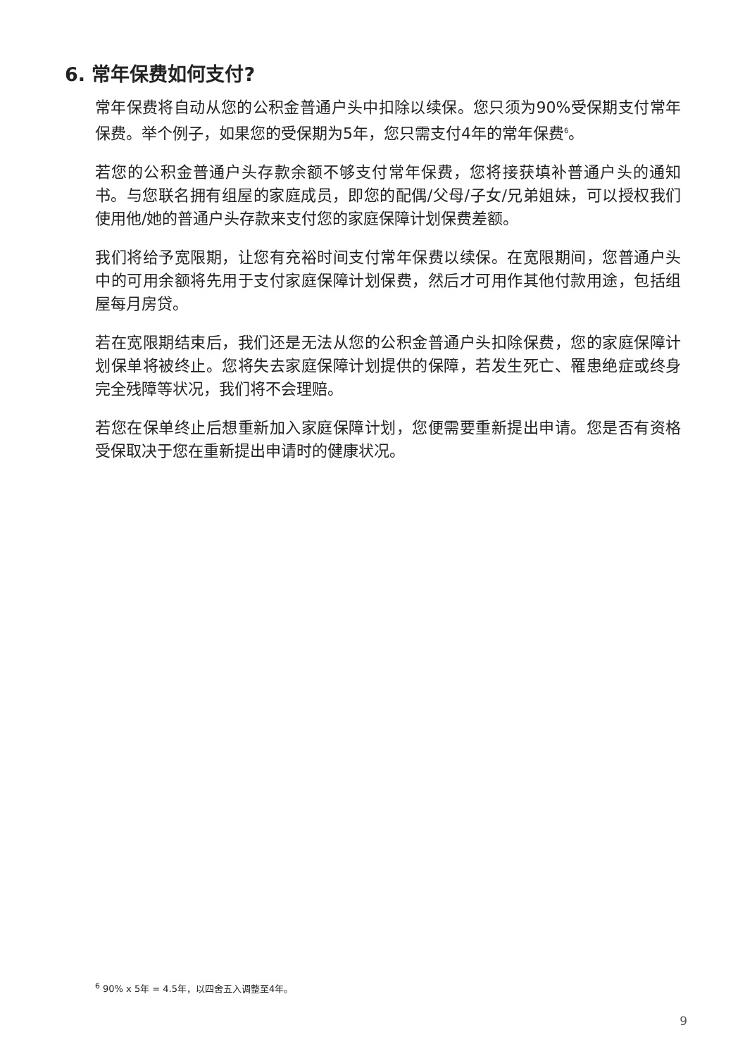6. 常年保费如何支付?
常年保费将自动从您的公积金普通户头中扣除以续保。您只须为90%受保期支付常年保费。举个例子，如果您的受保期为5年，您只需支付4年的常年保费<sup>6</sup>。
若您的公积金普通户头存款余额不够支付常年保费，您将接获填补普通户头的通知书。与您联名拥有组屋的家庭成员，即您的配偶/父母/子女/兄弟姐妹，可以授权我们使用他/她的普通户头存款来支付您的家庭保障计划保费差额。
我们将给予宽限期，让您有充裕时间支付常年保费以续保。在宽限期间，您普通户头中的可用余额将先用于支付家庭保障计划保费，然后才可用作其他付款用途，包括组屋每月房贷。
若在宽限期结束后，我们还是无法从您的公积金普通户头扣除保费，您的家庭保障计划保单将被终止。您将失去家庭保障计划提供的保障，若发生死亡、罹患绝症或终身完全残障等状况，我们将不会理赔。
若您在保单终止后想重新加入家庭保障计划，您便需要重新提出申请。您是否有资格受保取决于您在重新提出申请时的健康状况。
<sup>6</sup> 90% x 5年 = 4.5年，以四舍五入调整至4年。
9